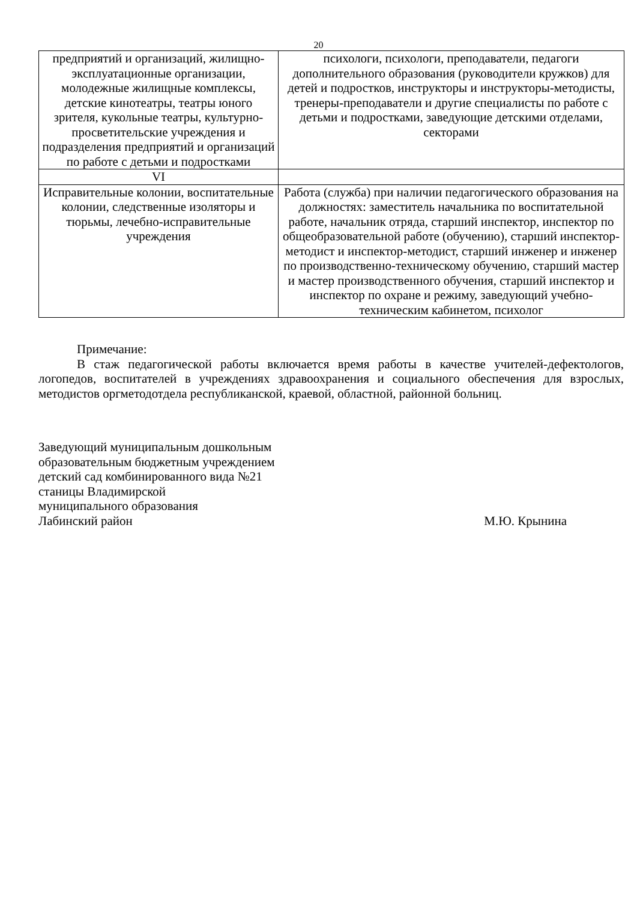20
| предприятий и организаций, жилищно-эксплуатационные организации, молодежные жилищные комплексы, детские кинотеатры, театры юного зрителя, кукольные театры, культурно-просветительские учреждения и подразделения предприятий и организаций по работе с детьми и подростками | психологи, психологи, преподаватели, педагоги дополнительного образования (руководители кружков) для детей и подростков, инструкторы и инструкторы-методисты, тренеры-преподаватели и другие специалисты по работе с детьми и подростками, заведующие детскими отделами, секторами |
| VI | |
| Исправительные колонии, воспитательные колонии, следственные изоляторы и тюрьмы, лечебно-исправительные учреждения | Работа (служба) при наличии педагогического образования на должностях: заместитель начальника по воспитательной работе, начальник отряда, старший инспектор, инспектор по общеобразовательной работе (обучению), старший инспектор-методист и инспектор-методист, старший инженер и инженер по производственно-техническому обучению, старший мастер и мастер производственного обучения, старший инспектор и инспектор по охране и режиму, заведующий учебно-техническим кабинетом, психолог |
Примечание:
В стаж педагогической работы включается время работы в качестве учителей-дефектологов, логопедов, воспитателей в учреждениях здравоохранения и социального обеспечения для взрослых, методистов оргметодотдела республиканской, краевой, областной, районной больниц.
Заведующий муниципальным дошкольным
образовательным бюджетным учреждением
детский сад комбинированного вида №21
станицы Владимирской
муниципального образования
Лабинский район М.Ю. Крынина